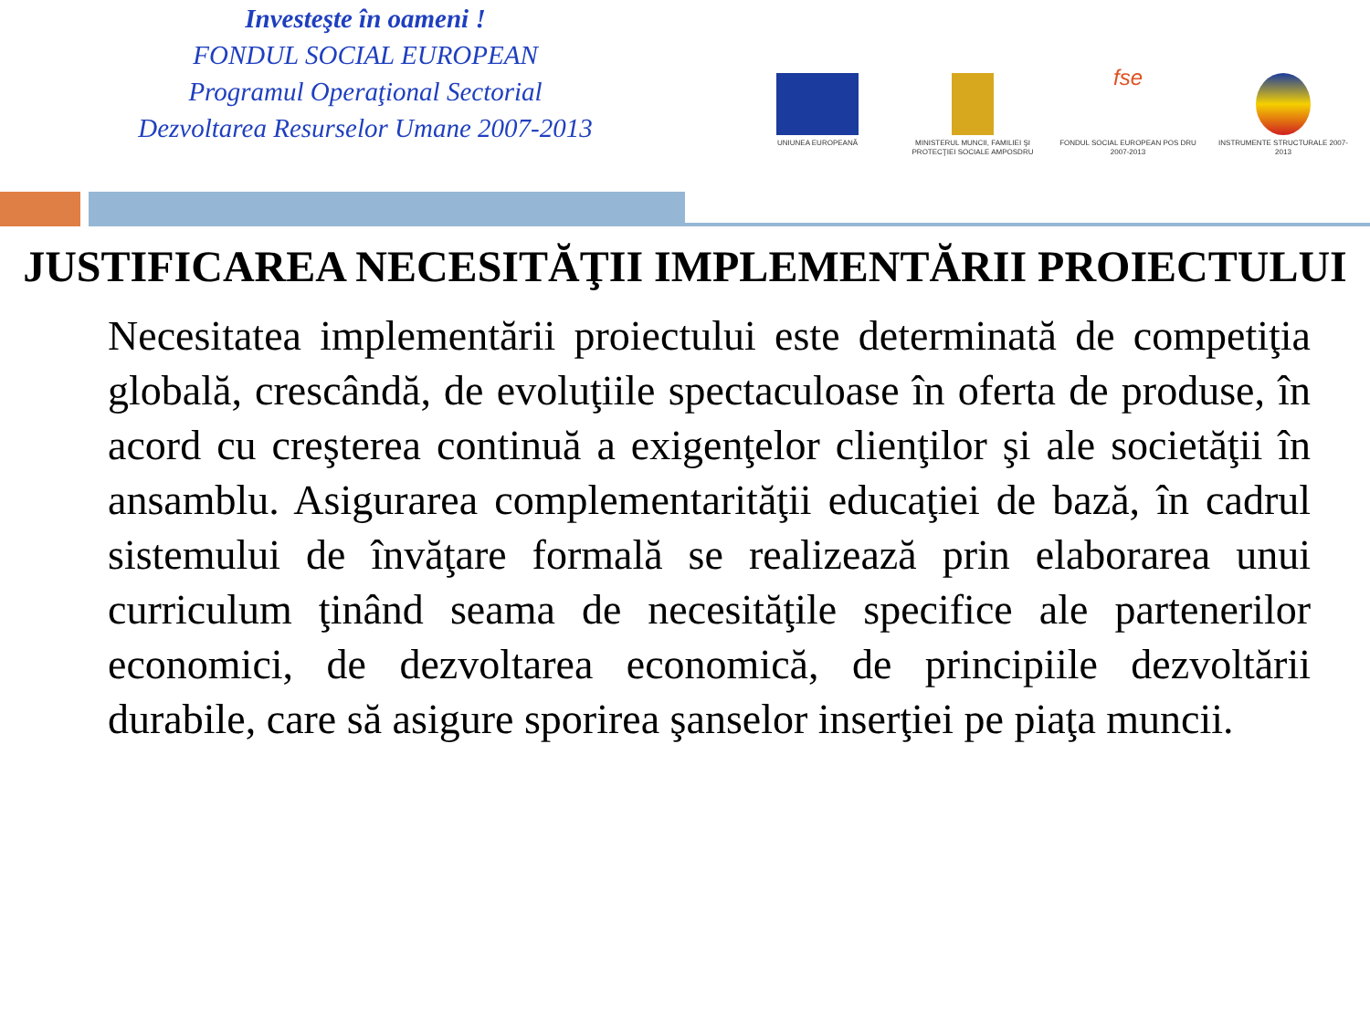Investeşte în oameni !
FONDUL SOCIAL EUROPEAN
Programul Operaţional Sectorial
Dezvoltarea Resurselor Umane 2007-2013
UNIUNEA EUROPEANĂ MINISTERUL MUNCII, FAMILIEI ŞI PROTECŢIEI SOCIALE AMPOSDRU
fse
FONDUL SOCIAL EUROPEAN POS DRU 2007-2013
INSTRUMENTE STRUCTURALE 2007-2013
JUSTIFICAREA NECESITĂŢII IMPLEMENTĂRII PROIECTULUI
Necesitatea implementării proiectului este determinată de competiţia globală, crescândă, de evoluţiile spectaculoase în oferta de produse, în acord cu creşterea continuă a exigenţelor clienţilor şi ale societăţii în ansamblu. Asigurarea complementarităţii educaţiei de bază, în cadrul sistemului de învăţare formală se realizează prin elaborarea unui curriculum ţinând seama de necesităţile specifice ale partenerilor economici, de dezvoltarea economică, de principiile dezvoltării durabile, care să asigure sporirea şanselor inserţiei pe piaţa muncii.